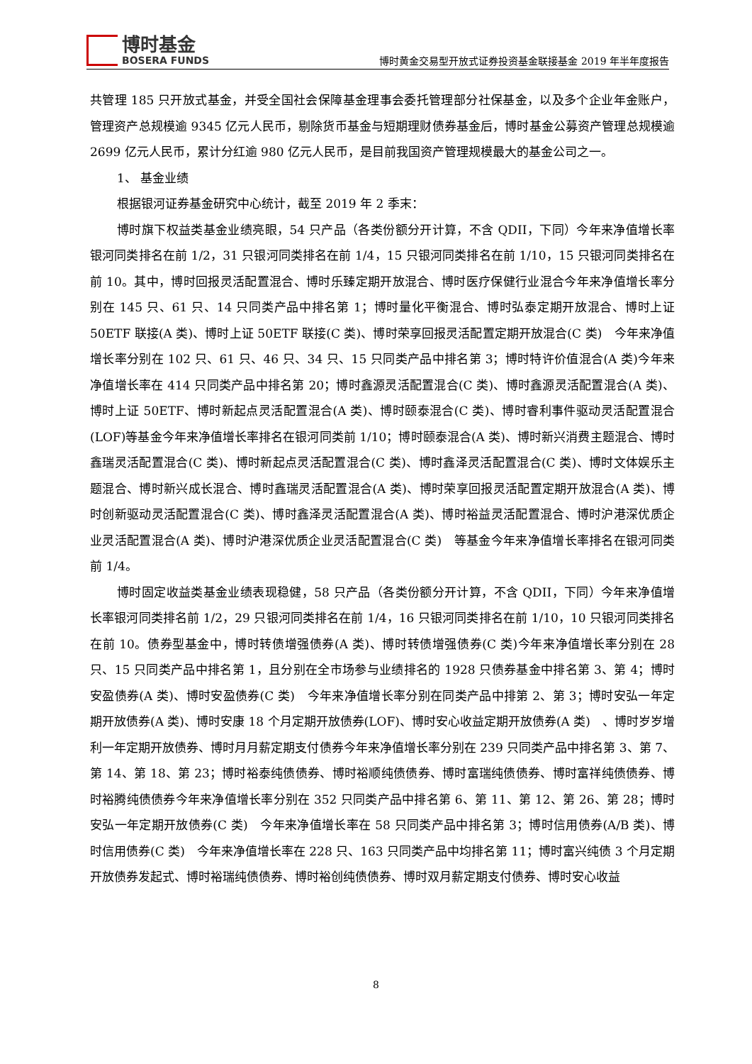博时基金
BOSERA FUNDS
博时黄金交易型开放式证券投资基金联接基金 2019 年半年度报告
共管理 185 只开放式基金，并受全国社会保障基金理事会委托管理部分社保基金，以及多个企业年金账户，管理资产总规模逾 9345 亿元人民币，剔除货币基金与短期理财债券基金后，博时基金公募资产管理总规模逾 2699 亿元人民币，累计分红逾 980 亿元人民币，是目前我国资产管理规模最大的基金公司之一。
1、 基金业绩
根据银河证券基金研究中心统计，截至 2019 年 2 季末：
博时旗下权益类基金业绩亮眼，54 只产品（各类份额分开计算，不含 QDII，下同）今年来净值增长率银河同类排名在前 1/2，31 只银河同类排名在前 1/4，15 只银河同类排名在前 1/10，15 只银河同类排名在前 10。其中，博时回报灵活配置混合、博时乐臻定期开放混合、博时医疗保健行业混合今年来净值增长率分别在 145 只、61 只、14 只同类产品中排名第 1；博时量化平衡混合、博时弘泰定期开放混合、博时上证 50ETF 联接(A 类)、博时上证 50ETF 联接(C 类)、博时荣享回报灵活配置定期开放混合(C 类)　今年来净值增长率分别在 102 只、61 只、46 只、34 只、15 只同类产品中排名第 3；博时特许价值混合(A 类)今年来净值增长率在 414 只同类产品中排名第 20；博时鑫源灵活配置混合(C 类)、博时鑫源灵活配置混合(A 类)、博时上证 50ETF、博时新起点灵活配置混合(A 类)、博时颐泰混合(C 类)、博时睿利事件驱动灵活配置混合(LOF)等基金今年来净值增长率排名在银河同类前 1/10；博时颐泰混合(A 类)、博时新兴消费主题混合、博时鑫瑞灵活配置混合(C 类)、博时新起点灵活配置混合(C 类)、博时鑫泽灵活配置混合(C 类)、博时文体娱乐主题混合、博时新兴成长混合、博时鑫瑞灵活配置混合(A 类)、博时荣享回报灵活配置定期开放混合(A 类)、博时创新驱动灵活配置混合(C 类)、博时鑫泽灵活配置混合(A 类)、博时裕益灵活配置混合、博时沪港深优质企业灵活配置混合(A 类)、博时沪港深优质企业灵活配置混合(C 类)　等基金今年来净值增长率排名在银河同类前 1/4。
博时固定收益类基金业绩表现稳健，58 只产品（各类份额分开计算，不含 QDII，下同）今年来净值增长率银河同类排名前 1/2，29 只银河同类排名在前 1/4，16 只银河同类排名在前 1/10，10 只银河同类排名在前 10。债券型基金中，博时转债增强债券(A 类)、博时转债增强债券(C 类)今年来净值增长率分别在 28 只、15 只同类产品中排名第 1，且分别在全市场参与业绩排名的 1928 只债券基金中排名第 3、第 4；博时安盈债券(A 类)、博时安盈债券(C 类)　今年来净值增长率分别在同类产品中排第 2、第 3；博时安弘一年定期开放债券(A 类)、博时安康 18 个月定期开放债券(LOF)、博时安心收益定期开放债券(A 类)　、博时岁岁增利一年定期开放债券、博时月月薪定期支付债券今年来净值增长率分别在 239 只同类产品中排名第 3、第 7、第 14、第 18、第 23；博时裕泰纯债债券、博时裕顺纯债债券、博时富瑞纯债债券、博时富祥纯债债券、博时裕腾纯债债券今年来净值增长率分别在 352 只同类产品中排名第 6、第 11、第 12、第 26、第 28；博时安弘一年定期开放债券(C 类)　今年来净值增长率在 58 只同类产品中排名第 3；博时信用债券(A/B 类)、博时信用债券(C 类)　今年来净值增长率在 228 只、163 只同类产品中均排名第 11；博时富兴纯债 3 个月定期开放债券发起式、博时裕瑞纯债债券、博时裕创纯债债券、博时双月薪定期支付债券、博时安心收益
8